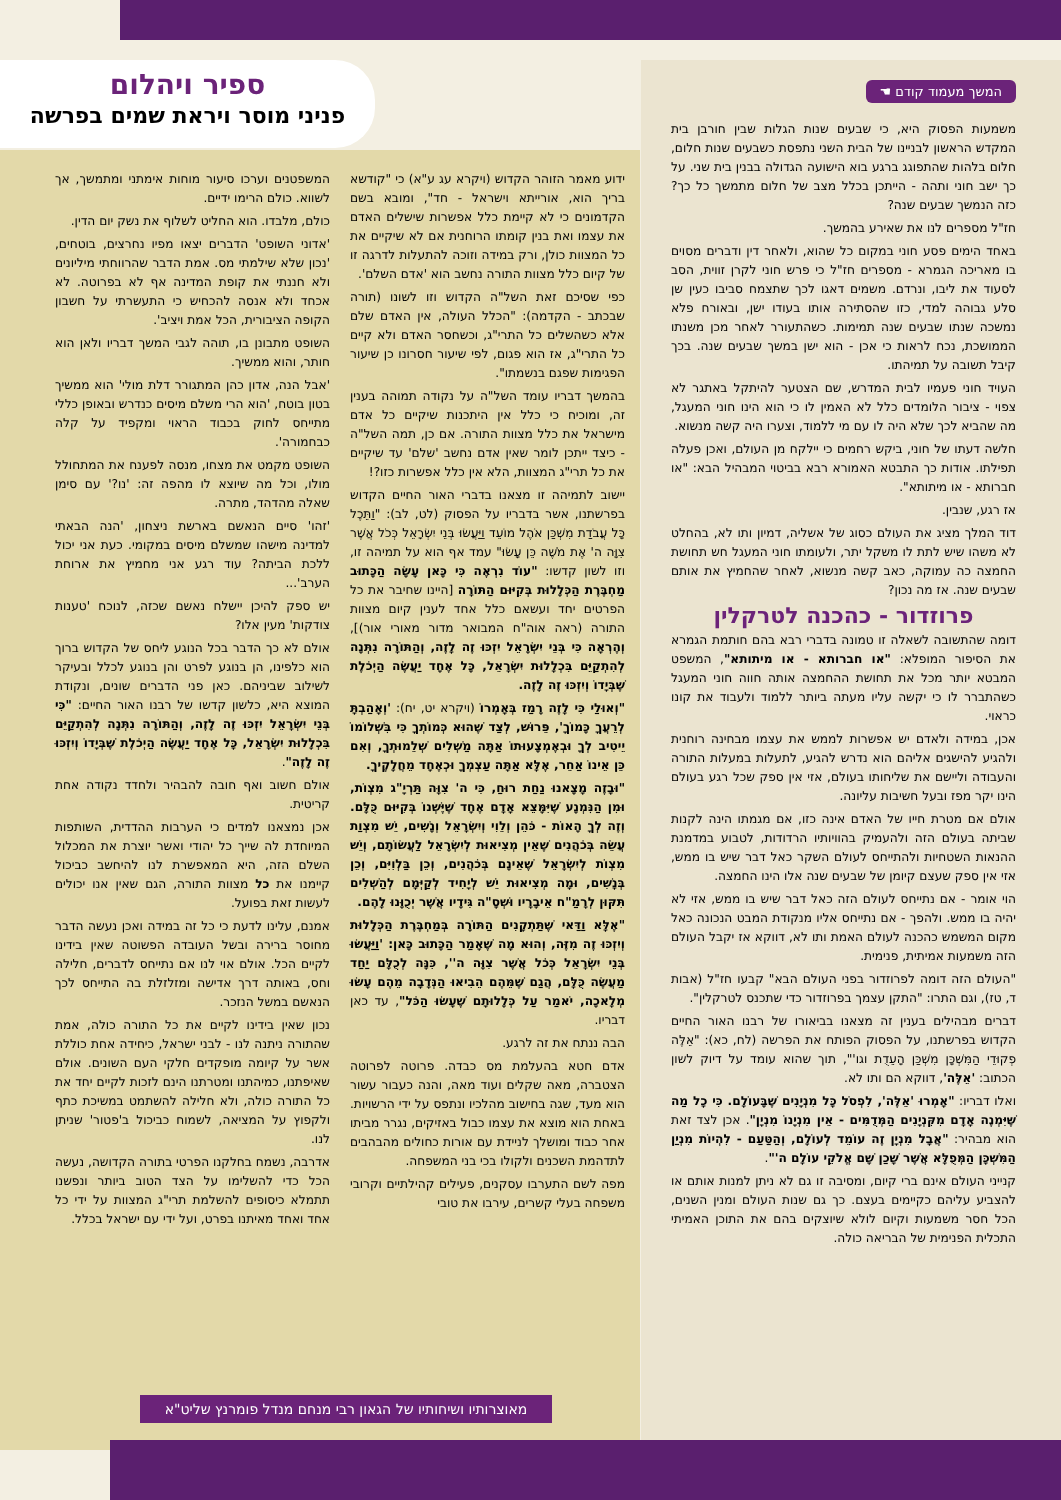ספיר ויהלום
פניני מוסר ויראת שמים בפרשה
המשך מעמוד קודם ☚
משמעות הפסוק היא, כי שבעים שנות הגלות שבין חורבן בית המקדש הראשון לבניינו של הבית השני נתפסת כשבעים שנות חלום, חלום בלהות שהתפוגג ברגע בוא הישועה הגדולה בבנין בית שני. על כך ישב חוני ותהה - הייתכן בכלל מצב של חלום מתמשך כל כך? כזה הנמשך שבעים שנה?
חז"ל מספרים לנו את שאירע בהמשך.
באחד הימים פסע חוני במקום כל שהוא, ולאחר דין ודברים מסוים בו מאריכה הגמרא - מספרים חז"ל כי פרש חוני לקרן זווית, הסב לסעוד את ליבו, ונרדם. משמים דאגו לכך שתצמח סביבו כעין שן סלע גבוהה למדי, כזו שהסתירה אותו בעודו ישן, ובאורח פלא נמשכה שנתו שבעים שנה תמימות. כשהתעורר לאחר מכן משנתו הממושכת, נכח לראות כי אכן - הוא ישן במשך שבעים שנה. בכך קיבל תשובה על תמיהתו.
העויד חוני פעמיו לבית המדרש, שם הצטער להיתקל באתגר לא צפוי - ציבור הלומדים כלל לא האמין לו כי הוא הינו חוני המעגל, מה שהביא לכך שלא היה לו עם מי ללמוד, וצערו היה קשה מנשוא.
חלשה דעתו של חוני, ביקש רחמים כי יילקח מן העולם, ואכן פעלה תפילתו. אודות כך התבטא האמורא רבא בביטוי המבהיל הבא: "או חברותא - או מיתותא".
אז רגע, שנבין.
דוד המלך מציג את העולם כסוג של אשליה, דמיון ותו לא, בהחלט לא משהו שיש לתת לו משקל יתר, ולעומתו חוני המעגל חש תחושת החמצה כה עמוקה, כאב קשה מנשוא, לאחר שהחמיץ את אותם שבעים שנה. אז מה נכון?
פרוזדור - כהכנה לטרקלין
דומה שהתשובה לשאלה זו טמונה בדברי רבא בהם חותמת הגמרא את הסיפור המופלא: "או חברותא - או מיתותא", המשפט המבטא יותר מכל את תחושת ההחמצה אותה חווה חוני המעגל כשהתברר לו כי יקשה עליו מעתה ביותר ללמוד ולעבוד את קונו כראוי.
אכן, במידה ולאדם יש אפשרות לממש את עצמו מבחינה רוחנית ולהגיע להישגים אליהם הוא נדרש להגיע, לתעלות במעלות התורה והעבודה וליישם את שליחותו בעולם, אזי אין ספק שכל רגע בעולם הינו יקר מפז ובעל חשיבות עליונה.
אולם אם מטרת חייו של האדם אינה כזו, אם מגמתו הינה לקנות שביתה בעולם הזה ולהעמיק בהוויותיו הרדודות, לטבוע במדמנת ההנאות השטחיות ולהתייחס לעולם השקר כאל דבר שיש בו ממש, אזי אין ספק שעצם קיומן של שבעים שנה אלו הינו החמצה.
הוי אומר - אם נתייחס לעולם הזה כאל דבר שיש בו ממש, אזי לא יהיה בו ממש. ולהפך - אם נתייחס אליו מנקודת המבט הנכונה כאל מקום המשמש כהכנה לעולם האמת ותו לא, דווקא אז יקבל העולם הזה משמעות אמיתית, פנימית.
"העולם הזה דומה לפרוזדור בפני העולם הבא" קבעו חז"ל (אבות ד, טז), וגם התרו: "התקן עצמך בפרוזדור כדי שתכנס לטרקלין".
דברים מבהילים בענין זה מצאנו בביאורו של רבנו האור החיים הקדוש בפרשתנו, על הפסוק הפותח את הפרשה (לח, כא): "אֵלֶּה פְקוּדֵי הַמִּשְׁכָּן מִשְׁכַּן הָעֵדֻת וגו'", תוך שהוא עומד על דיוק לשון הכתוב: 'אֵלֶּה', דווקא הם ותו לא.
ואלו דבריו: "אָמְרוּ 'אֵלֶּה', לִפְסֹל כָּל מִנְיָנִים שֶׁבָּעוֹלָם. כִּי כָל מַה שֶּׁיִּמְנֶה אָדָם מִקִּנְיָנִים הַמְּדֻמִּים - אֵין מִנְיָנוֹ מִנְיָן". אכן לצד זאת הוא מבהיר: "אֲבָל מִנְיָן זֶה עוֹמֵד לְעוֹלָם, וְהַטַּעַם - לִהְיוֹת מִנְיַן הַמִּשְׁכָּן הַמְּפֻלָּא אֲשֶׁר שָׁכַן שָׁם אֱלֹקֵי עוֹלָם ה'".
קנייני העולם אינם ברי קיום, ומסיבה זו גם לא ניתן למנות אותם או להצביע עליהם כקיימים בעצם. כך גם שנות העולם ומנין השנים, הכל חסר משמעות וקיום לולא שיוצקים בהם את התוכן האמיתי התכלית הפנימית של הבריאה כולה.
ידוע מאמר הזוהר הקדוש (ויקרא עג ע"א) כי "קודשא בריך הוא, אורייתא וישראל - חד", ומובא בשם הקדמונים כי לא קיימת כלל אפשרות שישלים האדם את עצמו ואת בנין קומתו הרוחנית אם לא שיקיים את כל המצוות כולן, ורק במידה וזוכה להתעלות לדרגה זו של קיום כלל מצוות התורה נחשב הוא 'אדם השלם'.
כפי שסיכם זאת השל"ה הקדוש וזו לשונו (תורה שבכתב - הקדמה): "הכלל העולה, אין האדם שלם אלא כשהשלים כל התרי"ג, וכשחסר האדם ולא קיים כל התרי"ג, אז הוא פגום, לפי שיעור חסרונו כן שיעור הפגימות שפגם בנשמתו".
בהמשך דבריו עומד השל"ה על נקודה תמוהה בענין זה, ומוכיח כי כלל אין היתכנות שיקיים כל אדם מישראל את כלל מצוות התורה. אם כן, תמה השל"ה - כיצד ייתכן לומר שאין אדם נחשב 'שלם' עד שיקיים את כל תרי"ג המצוות, הלא אין כלל אפשרות כזו?!
יישוב לתמיהה זו מצאנו בדברי האור החיים הקדוש בפרשתנו, אשר בדבריו על הפסוק (לט, לב): "וַתֵּכֶל כָּל עֲבֹדַת מִשְׁכַּן אֹהֶל מוֹעֵד וַיַּעֲשׂוּ בְּנֵי יִשְׂרָאֵל כְּכֹל אֲשֶׁר צִוָּה ה' אֶת מֹשֶׁה כֵּן עָשׂוּ" עמד אף הוא על תמיהה זו, וזו לשון קדשו: "עוֹד נִרְאֶה כִּי כָּאן עָשָׂה הַכָּתוּב מַחְבֶּרֶת הַכְּלָלוּת בְּקִיּוּם הַתּוֹרָה [היינו שחיבר את כל הפרטים יחד ועשאם כלל אחד לענין קיום מצוות התורה (ראה אוה"ח המבואר מדור מאורי אור)], וְהֶרְאָה כִּי בְּנֵי יִשְׂרָאֵל יִזְכּוּ זֶה לָזֶה, וְהַתּוֹרָה נִתְּנָה לְהִתְקַיֵּם בִּכְלָלוּת יִשְׂרָאֵל, כָּל אֶחָד יַעֲשֶׂה הַיְכֹלֶת שֶׁבְּיָדוֹ וְיִזְכּוּ זֶה לָזֶה.
"וְאוּלַי כִּי לָזֶה רָמַז בְּאָמְרוֹ (ויקרא יט, יח): 'וְאָהַבְתָּ לְרֵעֲךָ כָּמוֹךָ', פֵּרוּשׁ, לְצַד שֶׁהוּא כְּמוֹתְךָ כִּי בִּשְׁלוֹמוֹ יֵיטִיב לְךָ וּבְאֶמְצָעוּתוֹ אַתָּה מַשְׁלִים שְׁלֵמוּתְךָ, וְאִם כֵּן אֵינוֹ אַחֵר, אֶלָּא אַתָּה עַצְמְךָ וּכְאֶחָד מֵחֲלָקֶיךָ.
"וּבָזֶה מָצָאנוּ נַחַת רוּחַ, כִּי ה' צִוָּה תַּרְיָ"ג מִצְוֹת, וּמִן הַנִּמְנָע שֶׁיִּמָּצֵא אָדָם אֶחָד שֶׁיֶּשְׁנוֹ בְּקִיּוּם כֻּלָּם. וְזֶה לְךָ הָאוֹת - כֹּהֵן וְלֵוִי וְיִשְׂרָאֵל וְנָשִׁים, יֵשׁ מִצְוַת עֲשֵׂה בְּכֹהֲנִים שֶׁאֵין מְצִיאוּת לְיִשְׂרָאֵל לַעֲשׂוֹתָם, וְיֵשׁ מִצְוֹת לְיִשְׂרָאֵל שֶׁאֵינָם בְּכֹהֲנִים, וְכֵן בַּלְוִיִּם, וְכֵן בְּנָשִׁים, וּמָה מְצִיאוּת יֵשׁ לְיָחִיד לְקַיְּמָם לְהַשְׁלִים תִּקּוּן לְרָמַ"ח אֵיבָרָיו וּשְׁסָ"ה גִּידָיו אֲשֶׁר יְכֻוָּנוּ לָהֶם.
"אֶלָּא וַדַּאי שֶׁתַּתְקָנִים הַתּוֹרָה בְּמַחְבֶּרֶת הַכְּלָלוּת וְיִזְכּוּ זֶה מִזֶּה, וְהוּא מָה שֶׁאָמַר הַכָּתוּב כָּאן: 'וַיַּעֲשׂוּ בְּנֵי יִשְׂרָאֵל כְּכֹל אֲשֶׁר צִוָּה ה'', כִּנָּה לְכֻלָּם יַחַד מַעֲשֶׂה כֻּלָּם, הֲגַם שֶׁמֵּהֶם הֵבִיאוּ הַנְּדָבָה מֵהֶם עָשׂוּ מְלָאכָה, יֹאמַר עַל כְּלָלוּתָם שֶׁעָשׂוּ הַכֹּל", עד כאן דבריו.
הבה ננתח את זה לרגע.
אדם חטא בהעלמת מס כבדה. פרוטה לפרוטה הצטברה, מאה שקלים ועוד מאה, והנה כעבור עשור הוא מעד, שגה בחישוב מהלכיו ונתפס על ידי הרשויות. באחת הוא מוצא את עצמו כבול באזיקים, נגרר מביתו אחר כבוד ומושלך לניידת עם אורות כחולים מהבהבים לתדהמת השכנים ולקולו בכי בני המשפחה.
מפה לשם התערבו עסקנים, פעילים קהילתיים וקרובי משפחה בעלי קשרים, עירבו את טובי
המשפטנים וערכו סיעור מוחות אימתני ומתמשך, אך לשווא. כולם הרימו ידיים.
כולם, מלבדו. הוא החליט לשלוף את נשק יום הדין.
'אדוני השופט' הדברים יצאו מפיו נחרצים, בוטחים, 'נכון שלא שילמתי מס. אמת הדבר שהרווחתי מיליונים ולא חננתי את קופת המדינה אף לא בפרוטה. לא אכחד ולא אנסה להכחיש כי התעשרתי על חשבון הקופה הציבורית, הכל אמת ויציב'.
השופט מתבונן בו, תוהה לגבי המשך דבריו ולאן הוא חותר, והוא ממשיך.
'אבל הנה, אדון כהן המתגורר דלת מולי' הוא ממשיך בטון בוטח, 'הוא הרי משלם מיסים כנדרש ובאופן כללי מתייחס לחוק בכבוד הראוי ומקפיד על קלה כבחמורה'.
השופט מקמט את מצחו, מנסה לפענח את המתחולל מולו, וכל מה שיוצא לו מהפה זה: 'נו?' עם סימן שאלה מהדהד, מתרה.
'זהו' סיים הנאשם בארשת ניצחון, 'הנה הבאתי למדינה מישהו שמשלם מיסים במקומי. כעת אני יכול ללכת הביתה? עוד רגע אני מחמיץ את ארוחת הערב'...
יש ספק להיכן יישלח נאשם שכזה, לנוכח 'טענות צודקות' מעין אלו?
אולם לא כך הדבר בכל הנוגע ליחס של הקדוש ברוך הוא כלפינו, הן בנוגע לפרט והן בנוגע לכלל ובעיקר לשילוב שביניהם. כאן פני הדברים שונים, ונקודת המוצא היא, כלשון קדשו של רבנו האור החיים: "כִּי בְּנֵי יִשְׂרָאֵל יִזְכּוּ זֶה לָזֶה, וְהַתּוֹרָה נִתְּנָה לְהִתְקַיֵּם בִּכְלָלוּת יִשְׂרָאֵל, כָּל אֶחָד יַעֲשֶׂה הַיְכֹלֶת שֶׁבְּיָדוֹ וְיִזְכּוּ זֶה לָזֶה".
אולם חשוב ואף חובה להבהיר ולחדד נקודה אחת קריטית.
אכן נמצאנו למדים כי הערבות ההדדית, השותפות המיוחדת לה שייך כל יהודי ואשר יוצרת את המכלול השלם הזה, היא המאפשרת לנו להיחשב כביכול קיימנו את כל מצוות התורה, הגם שאין אנו יכולים לעשות זאת בפועל.
אמנם, עלינו לדעת כי כל זה במידה ואכן נעשה הדבר מחוסר ברירה ובשל העובדה הפשוטה שאין בידינו לקיים הכל. אולם אוי לנו אם נתייחס לדברים, חלילה וחס, באותה דרך אדישה ומזלזלת בה התייחס לכך הנאשם במשל הנזכר.
נכון שאין בידינו לקיים את כל התורה כולה, אמת שהתורה ניתנה לנו - לבני ישראל, כיחידה אחת כוללת אשר על קיומה מופקדים חלקי העם השונים. אולם שאיפתנו, כמיהתנו ומטרתנו הינם לזכות לקיים יחד את כל התורה כולה, ולא חלילה להשתמט במשיכת כתף ולקפוץ על המציאה, לשמוח כביכול ב'פטור' שניתן לנו.
אדרבה, נשמח בחלקנו הפרטי בתורה הקדושה, נעשה הכל כדי להשלימו על הצד הטוב ביותר ונפשנו תתמלא כיסופים להשלמת תרי"ג המצוות על ידי כל אחד ואחד מאיתנו בפרט, ועל ידי עם ישראל בכלל.
מאוצרותיו ושיחותיו של הגאון רבי מנחם מנדל פומרנץ שליט"א